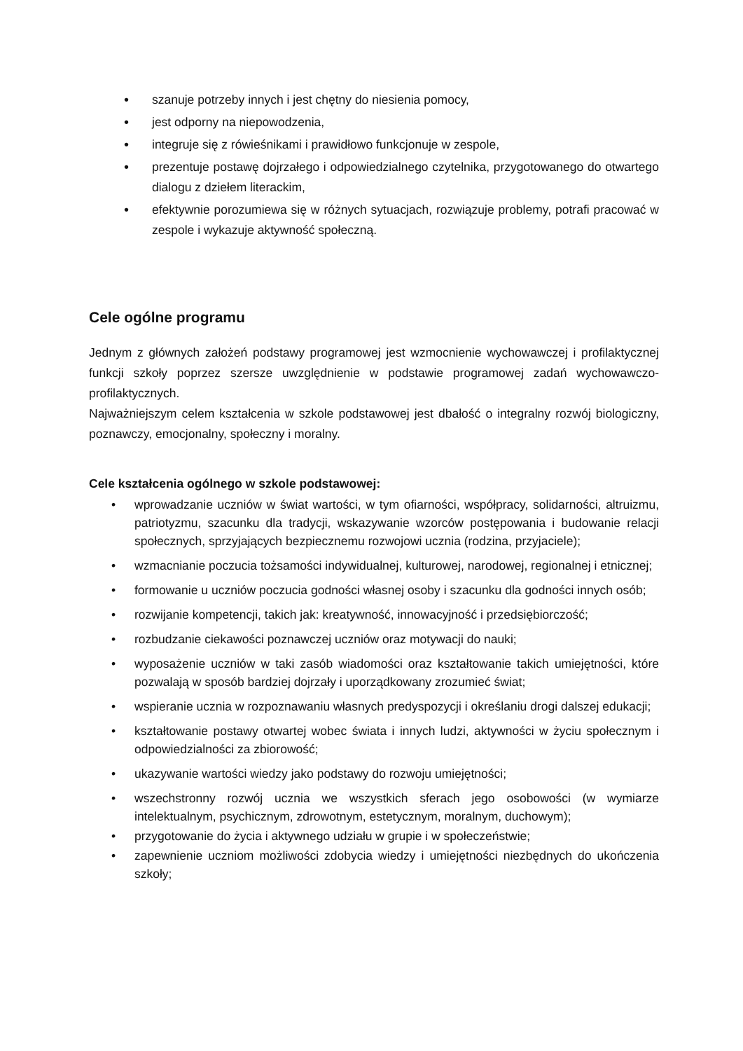• szanuje potrzeby innych i jest chętny do niesienia pomocy,
• jest odporny na niepowodzenia,
• integruje się z rówieśnikami i prawidłowo funkcjonuje w zespole,
• prezentuje postawę dojrzałego i odpowiedzialnego czytelnika, przygotowanego do otwartego dialogu z dziełem literackim,
• efektywnie porozumiewa się w różnych sytuacjach, rozwiązuje problemy, potrafi pracować w zespole i wykazuje aktywność społeczną.
Cele ogólne programu
Jednym z głównych założeń podstawy programowej jest wzmocnienie wychowawczej i profilaktycznej funkcji szkoły poprzez szersze uwzględnienie w podstawie programowej zadań wychowawczo- profilaktycznych.
Najważniejszym celem kształcenia w szkole podstawowej jest dbałość o integralny rozwój biologiczny, poznawczy, emocjonalny, społeczny i moralny.
Cele kształcenia ogólnego w szkole podstawowej:
• wprowadzanie uczniów w świat wartości, w tym ofiarności, współpracy, solidarności, altruizmu, patriotyzmu, szacunku dla tradycji, wskazywanie wzorców postępowania i budowanie relacji społecznych, sprzyjających bezpiecznemu rozwojowi ucznia (rodzina, przyjaciele);
• wzmacnianie poczucia tożsamości indywidualnej, kulturowej, narodowej, regionalnej i etnicznej;
• formowanie u uczniów poczucia godności własnej osoby i szacunku dla godności innych osób;
• rozwijanie kompetencji, takich jak: kreatywność, innowacyjność i przedsiębiorczość;
• rozbudzanie ciekawości poznawczej uczniów oraz motywacji do nauki;
• wyposażenie uczniów w taki zasób wiadomości oraz kształtowanie takich umiejętności, które pozwalają w sposób bardziej dojrzały i uporządkowany zrozumieć świat;
• wspieranie ucznia w rozpoznawaniu własnych predyspozycji i określaniu drogi dalszej edukacji;
• kształtowanie postawy otwartej wobec świata i innych ludzi, aktywności w życiu społecznym i odpowiedzialności za zbiorowość;
• ukazywanie wartości wiedzy jako podstawy do rozwoju umiejętności;
• wszechstronny rozwój ucznia we wszystkich sferach jego osobowości (w wymiarze intelektualnym, psychicznym, zdrowotnym, estetycznym, moralnym, duchowym);
• przygotowanie do życia i aktywnego udziału w grupie i w społeczeństwie;
• zapewnienie uczniom możliwości zdobycia wiedzy i umiejętności niezbędnych do ukończenia szkoły;